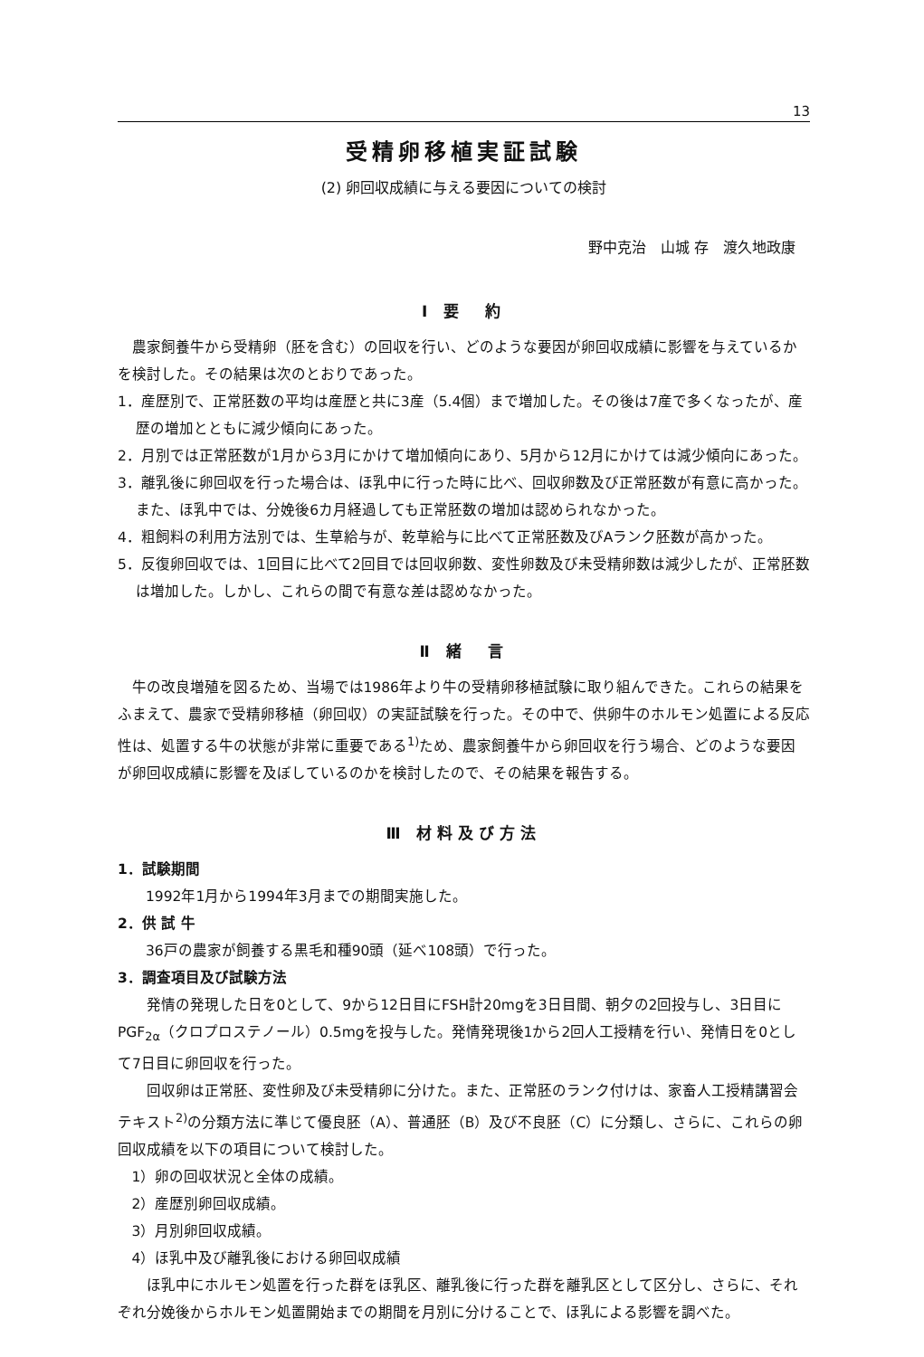13
受精卵移植実証試験
(2) 卵回収成績に与える要因についての検討
野中克治　山城 存　渡久地政康
Ⅰ 要　約
農家飼養牛から受精卵（胚を含む）の回収を行い、どのような要因が卵回収成績に影響を与えているかを検討した。その結果は次のとおりであった。
1．産歴別で、正常胚数の平均は産歴と共に3産（5.4個）まで増加した。その後は7産で多くなったが、産歴の増加とともに減少傾向にあった。
2．月別では正常胚数が1月から3月にかけて増加傾向にあり、5月から12月にかけては減少傾向にあった。
3．離乳後に卵回収を行った場合は、ほ乳中に行った時に比べ、回収卵数及び正常胚数が有意に高かった。また、ほ乳中では、分娩後6カ月経過しても正常胚数の増加は認められなかった。
4．粗飼料の利用方法別では、生草給与が、乾草給与に比べて正常胚数及びAランク胚数が高かった。
5．反復卵回収では、1回目に比べて2回目では回収卵数、変性卵数及び未受精卵数は減少したが、正常胚数は増加した。しかし、これらの間で有意な差は認めなかった。
Ⅱ 緒　言
牛の改良増殖を図るため、当場では1986年より牛の受精卵移植試験に取り組んできた。これらの結果をふまえて、農家で受精卵移植（卵回収）の実証試験を行った。その中で、供卵牛のホルモン処置による反応性は、処置する牛の状態が非常に重要である<sup>1)</sup>ため、農家飼養牛から卵回収を行う場合、どのような要因が卵回収成績に影響を及ぼしているのかを検討したので、その結果を報告する。
Ⅲ 材料及び方法
1．試験期間
1992年1月から1994年3月までの期間実施した。
2．供 試 牛
36戸の農家が飼養する黒毛和種90頭（延べ108頭）で行った。
3．調査項目及び試験方法
　発情の発現した日を0として、9から12日目にFSH計20mgを3日目間、朝夕の2回投与し、3日目にPGF<sub>2α</sub>（クロプロステノール）0.5mgを投与した。発情発現後1から2回人工授精を行い、発情日を0として7日目に卵回収を行った。
　回収卵は正常胚、変性卵及び未受精卵に分けた。また、正常胚のランク付けは、家畜人工授精講習会テキスト<sup>2)</sup>の分類方法に準じて優良胚（A）、普通胚（B）及び不良胚（C）に分類し、さらに、これらの卵回収成績を以下の項目について検討した。
1）卵の回収状況と全体の成績。
2）産歴別卵回収成績。
3）月別卵回収成績。
4）ほ乳中及び離乳後における卵回収成績
　ほ乳中にホルモン処置を行った群をほ乳区、離乳後に行った群を離乳区として区分し、さらに、それぞれ分娩後からホルモン処置開始までの期間を月別に分けることで、ほ乳による影響を調べた。